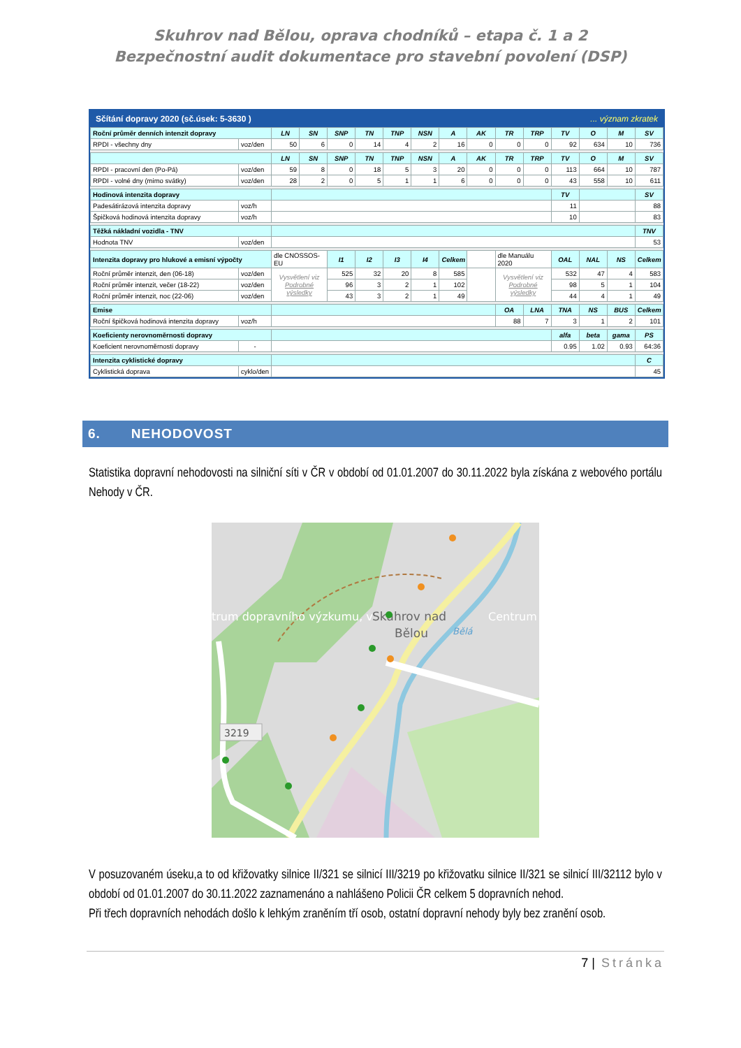Skuhrov nad Bělou, oprava chodníků – etapa č. 1 a 2
Bezpečnostní audit dokumentace pro stavební povolení (DSP)
Sčítání dopravy 2020 (sč.úsek: 5-3630 )... význam zkratek
| Roční průměr denních intenzit dopravy | | LN | SN | SNP | TN | TNP | NSN | A | AK | TR | TRP | TV | O | M | SV |
| RPDI - všechny dny | voz/den | 50 | 6 | 0 | 14 | 4 | 2 | 16 | 0 | 0 | 0 | 92 | 634 | 10 | 736 |
| | | LN | SN | SNP | TN | TNP | NSN | A | AK | TR | TRP | TV | O | M | SV |
| RPDI - pracovní den (Po-Pá) | voz/den | 59 | 8 | 0 | 18 | 5 | 3 | 20 | 0 | 0 | 0 | 113 | 664 | 10 | 787 |
| RPDI - volné dny (mimo svátky) | voz/den | 28 | 2 | 0 | 5 | 1 | 1 | 6 | 0 | 0 | 0 | 43 | 558 | 10 | 611 |
| Hodinová intenzita dopravy | | | | | | | | | | | | TV | | | SV |
| Padesátirázová intenzita dopravy | voz/h | | | | | | | | | | | 11 | | | 88 |
| Špičková hodinová intenzita dopravy | voz/h | | | | | | | | | | | 10 | | | 83 |
| Těžká nákladní vozidla - TNV | | | | | | | | | | | | | | | TNV |
| Hodnota TNV | voz/den | | | | | | | | | | | | | | 53 |
| Intenzita dopravy pro hlukové a emisní výpočty | | dle CNOSSOS-EU | | I1 | I2 | I3 | I4 | Celkem | | dle Manuálu 2020 | | OAL | NAL | NS | Celkem |
| Roční průměr intenzit, den (06-18) | voz/den | Vysvětlení viz Podrobné výsledky | | 525 | 32 | 20 | 8 | 585 | | Vysvětlení viz Podrobné výsledky | | 532 | 47 | 4 | 583 |
| Roční průměr intenzit, večer (18-22) | voz/den | | | 96 | 3 | 2 | 1 | 102 | | | | 98 | 5 | 1 | 104 |
| Roční průměr intenzit, noc (22-06) | voz/den | | | 43 | 3 | 2 | 1 | 49 | | | | 44 | 4 | 1 | 49 |
| Emise | | | | | | | | | | OA | LNA | TNA | NS | BUS | Celkem |
| Roční špičková hodinová intenzita dopravy | voz/h | | | | | | | | | 88 | 7 | 3 | 1 | 2 | 101 |
| Koeficienty nerovnoměrnosti dopravy | | | | | | | | | | | | alfa | beta | gama | PS |
| Koeficient nerovnoměrnosti dopravy | - | | | | | | | | | | | 0.95 | 1.02 | 0.93 | 64:36 |
| Intenzita cyklistické dopravy | | | | | | | | | | | | | | | C |
| Cyklistická doprava | cyklo/den | | | | | | | | | | | | | | 45 |
6. NEHODOVOST
Statistika dopravní nehodovosti na silniční síti v ČR v období od 01.01.2007 do 30.11.2022 byla získána z webového portálu Nehody v ČR.
trum dopravního výzkumu, v
Skuhrov nad
Bělou
Bělá
Centrum
3219
V posuzovaném úseku,a to od křižovatky silnice II/321 se silnicí III/3219 po křižovatku silnice II/321 se silnicí III/32112 bylo v období od 01.01.2007 do 30.11.2022 zaznamenáno a nahlášeno Policii ČR celkem 5 dopravních nehod.
Při třech dopravních nehodách došlo k lehkým zraněním tří osob, ostatní dopravní nehody byly bez zranění osob.
7 | Stránka